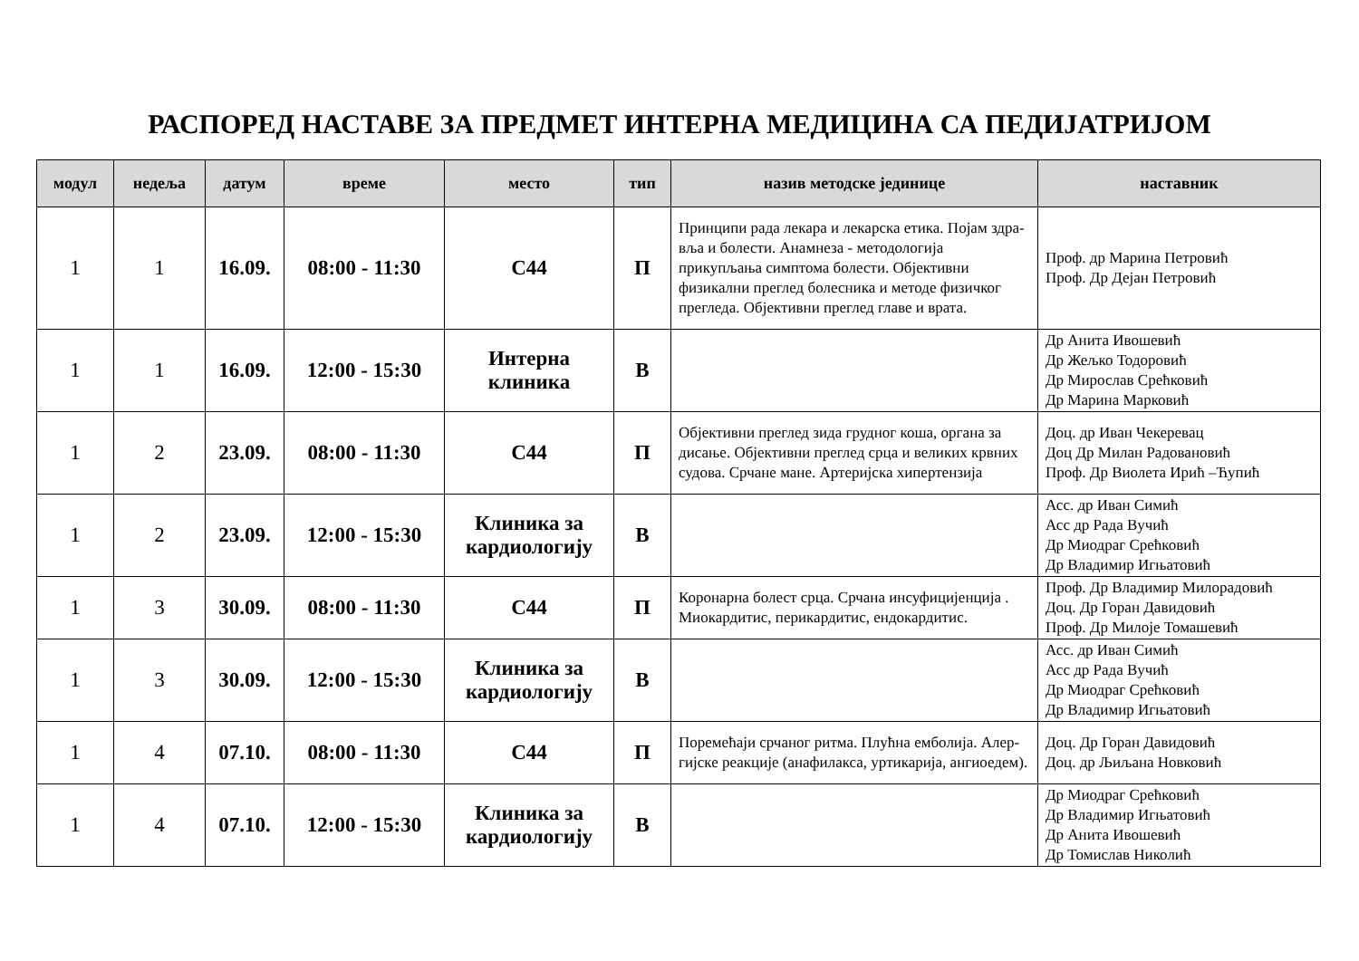РАСПОРЕД НАСТАВЕ ЗА ПРЕДМЕТ ИНТЕРНА МЕДИЦИНА СА ПЕДИЈАТРИЈОМ
| модул | недеља | датум | време | место | тип | назив методске јединице | наставник |
| --- | --- | --- | --- | --- | --- | --- | --- |
| 1 | 1 | 16.09. | 08:00 - 11:30 | С44 | П | Принципи рада лекара и лекарска етика. Појам здра-вља и болести. Анамнеза - методологија прикупљања симптома болести. Објективни физикални преглед болесника и методе физичког прегледа. Објективни преглед главе и врата. | Проф. др Марина Петровић Проф. Др Дејан Петровић |
| 1 | 1 | 16.09. | 12:00 - 15:30 | Интерна клиника | В | | Др Анита Ивошевић Др Жељко Тодоровић Др Мирослав Срећковић Др Марина Марковић |
| 1 | 2 | 23.09. | 08:00 - 11:30 | С44 | П | Објективни преглед зида грудног коша, органа за дисање. Објективни преглед срца и великих крвних судова. Срчане мане. Артеријска хипертензија | Доц. др Иван Чекеревац Доц Др Милан Радовановић Проф. Др Виолета Ирић –Ћупић |
| 1 | 2 | 23.09. | 12:00 - 15:30 | Клиника за кардиологију | В | | Асс. др Иван Симић Асс др Рада Вучић Др Миодраг Срећковић Др Владимир Игњатовић |
| 1 | 3 | 30.09. | 08:00 - 11:30 | С44 | П | Коронарна болест срца. Срчана инсуфицијенција . Миокардитис, перикардитис, ендокардитис. | Проф. Др Владимир Милорадовић Доц. Др Горан Давидовић Проф. Др Милоје Томашевић |
| 1 | 3 | 30.09. | 12:00 - 15:30 | Клиника за кардиологију | В | | Асс. др Иван Симић Асс др Рада Вучић Др Миодраг Срећковић Др Владимир Игњатовић |
| 1 | 4 | 07.10. | 08:00 - 11:30 | С44 | П | Поремећаји срчаног ритма. Плућна емболија. Алер-гијске реакције (анафилакса, уртикарија, ангиоедем). | Доц. Др Горан Давидовић Доц. др Љиљана Новковић |
| 1 | 4 | 07.10. | 12:00 - 15:30 | Клиника за кардиологију | В | | Др Миодраг Срећковић Др Владимир Игњатовић Др Анита Ивошевић Др Томислав Николић |